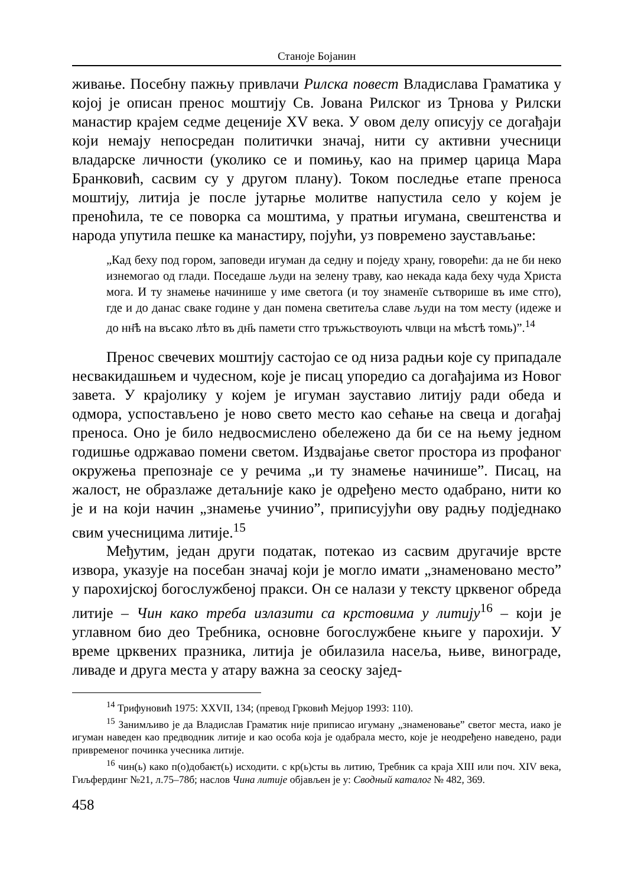Станоје Бојанин
живање. Посебну пажњу привлачи Рилска повест Владислава Граматика у којој је описан пренос моштију Св. Јована Рилског из Трнова у Рилски манастир крајем седме деценије XV века. У овом делу описују се догађаји који немају непосредан политички значај, нити су активни учесници владарске личности (уколико се и помињу, као на пример царица Мара Бранковић, сасвим су у другом плану). Током последње етапе преноса моштију, литија је после јутарње молитве напустила село у којем је пренoћила, те се поворка са моштима, у пратњи игумана, свештенства и народа упутила пешке ка манастиру, појући, уз повремено заустављање:
„Кад беху под гором, заповеди игуман да седну и поједу храну, говорећи: да не би неко изнемогао од глади. Поседаше људи на зелену траву, као некада када беху чуда Христа мога. И ту знамење начинише у име светога (и тоу знаменїе сътворише въ име стго), где и до данас сваке године у дан помена светитеља славе људи на том месту (идеже и до нн҃ѣ на въсако лѣто въ дн҃ь памети стго тръжьствоують члвци на мѣстѣ томь)”.<sup>14</sup>
Пренос свечевих моштију састојао се од низа радњи које су припадале несвакидашњем и чудесном, које је писац упоредио са догађајима из Новог завета. У крајолику у којем је игуман зауставио литију ради обеда и одмора, успостављено је ново свето место као сећање на свеца и догађај преноса. Оно је било недвосмислено обележено да би се на њему једном годишње одржавао помени светом. Издвајање светог простора из профаног окружења препознаје се у речима „и ту знамење начинише”. Писац, на жалост, не образлаже детаљније како је одређено место одабрано, нити ко је и на који начин „знамење учинио”, приписујући ову радњу подједнако свим учесницима литије.<sup>15</sup>
Међутим, један други податак, потекао из сасвим другачије врсте извора, указује на посебан значај који је могло имати „знаменовано место” у парохијској богослужбеној пракси. Он се налази у тексту црквеног обреда литије – Чин како треба излазити са крстовима у литију<sup>16</sup> – који је углавном био део Требника, основне богослужбене књиге у парохији. У време црквених празника, литија је обилазила насеља, њиве, винограде, ливаде и друга места у атару важна за сеоску заjед-
<sup>14</sup> Трифуновић 1975: XXVII, 134; (превод Грковић Мејџор 1993: 110).
<sup>15</sup> Занимљиво је да Владислав Граматик није приписао игуману „знаменовање” светог места, иако је игуман наведен као предводник литије и као особа која је одабрала место, које је неодређено наведено, ради привременог починка учесника литије.
<sup>16</sup> чин(ь) како п(о)добаѥт(ь) исходити. с кр(ь)сты вь литию, Требник са краја XIII или поч. XIV века, Гиљфердинг №21, л.75–78б; наслов Чина литије објављен је у: Сводный каталог № 482, 369.
458